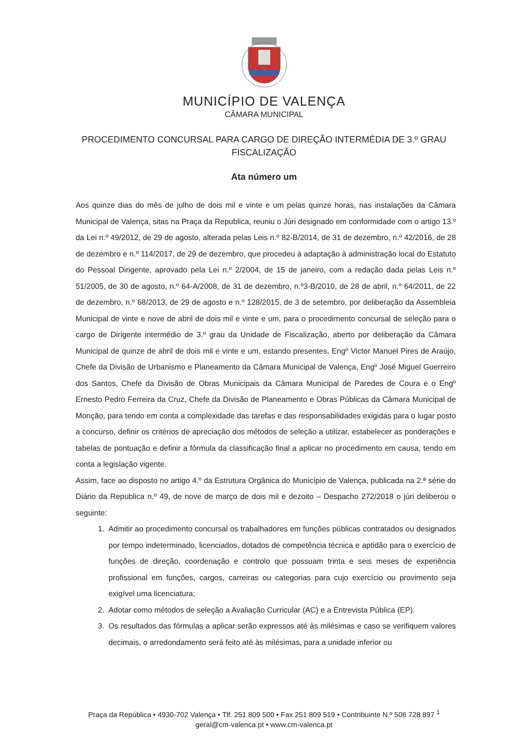MUNICÍPIO DE VALENÇA
CÂMARA MUNICIPAL
PROCEDIMENTO CONCURSAL PARA CARGO DE DIREÇÃO INTERMÉDIA DE 3.º GRAU
FISCALIZAÇÃO
Ata número um
Aos quinze dias do mês de julho de dois mil e vinte e um pelas quinze horas, nas instalações da Câmara Municipal de Valença, sitas na Praça da Republica, reuniu o Júri designado em conformidade com o artigo 13.º da Lei n.º 49/2012, de 29 de agosto, alterada pelas Leis n.º 82-B/2014, de 31 de dezembro, n.º 42/2016, de 28 de dezembro e n.º 114/2017, de 29 de dezembro, que procedeu à adaptação à administração local do Estatuto do Pessoal Dirigente, aprovado pela Lei n.º 2/2004, de 15 de janeiro, com a redação dada pelas Leis n.º 51/2005, de 30 de agosto, n.º 64-A/2008, de 31 de dezembro, n.º3-B/2010, de 28 de abril, n.º 64/2011, de 22 de dezembro, n.º 68/2013, de 29 de agosto e n.º 128/2015, de 3 de setembro, por deliberação da Assembleia Municipal de vinte e nove de abril de dois mil e vinte e um, para o procedimento concursal de seleção para o cargo de Dirigente intermédio de 3.º grau da Unidade de Fiscalização, aberto por deliberação da Câmara Municipal de quinze de abril de dois mil e vinte e um, estando presentes, Engº Victor Manuel Pires de Araújo, Chefe da Divisão de Urbanismo e Planeamento da Câmara Municipal de Valença, Engº José Miguel Guerreiro dos Santos, Chefe da Divisão de Obras Municipais da Câmara Municipal de Paredes de Coura e o Engº Ernesto Pedro Ferreira da Cruz, Chefe da Divisão de Planeamento e Obras Públicas da Câmara Municipal de Monção, para tendo em conta a complexidade das tarefas e das responsabilidades exigidas para o lugar posto a concurso, definir os critérios de apreciação dos métodos de seleção a utilizar, estabelecer as ponderações e tabelas de pontuação e definir a fórmula da classificação final a aplicar no procedimento em causa, tendo em conta a legislação vigente.
Assim, face ao disposto no artigo 4.º da Estrutura Orgânica do Município de Valença, publicada na 2.ª série do Diário da Republica n.º 49, de nove de março de dois mil e dezoito – Despacho 272/2018 o júri deliberou o seguinte:
1. Admitir ao procedimento concursal os trabalhadores em funções públicas contratados ou designados por tempo indeterminado, licenciados, dotados de competência técnica e aptidão para o exercício de funções de direção, coordenação e controlo que possuam trinta e seis meses de experiência profissional em funções, cargos, carreiras ou categorias para cujo exercício ou provimento seja exigível uma licenciatura;
2. Adotar como métodos de seleção a Avaliação Curricular (AC) e a Entrevista Pública (EP).
3. Os resultados das fórmulas a aplicar serão expressos até às milésimas e caso se verifiquem valores decimais, o arredondamento será feito até às milésimas, para a unidade inferior ou
Praça da República • 4930-702 Valença • Tlf. 251 809 500 • Fax 251 809 519 • Contribuinte N.º 506 728 897 <sup>1</sup>
geral@cm-valenca.pt • www.cm-valenca.pt